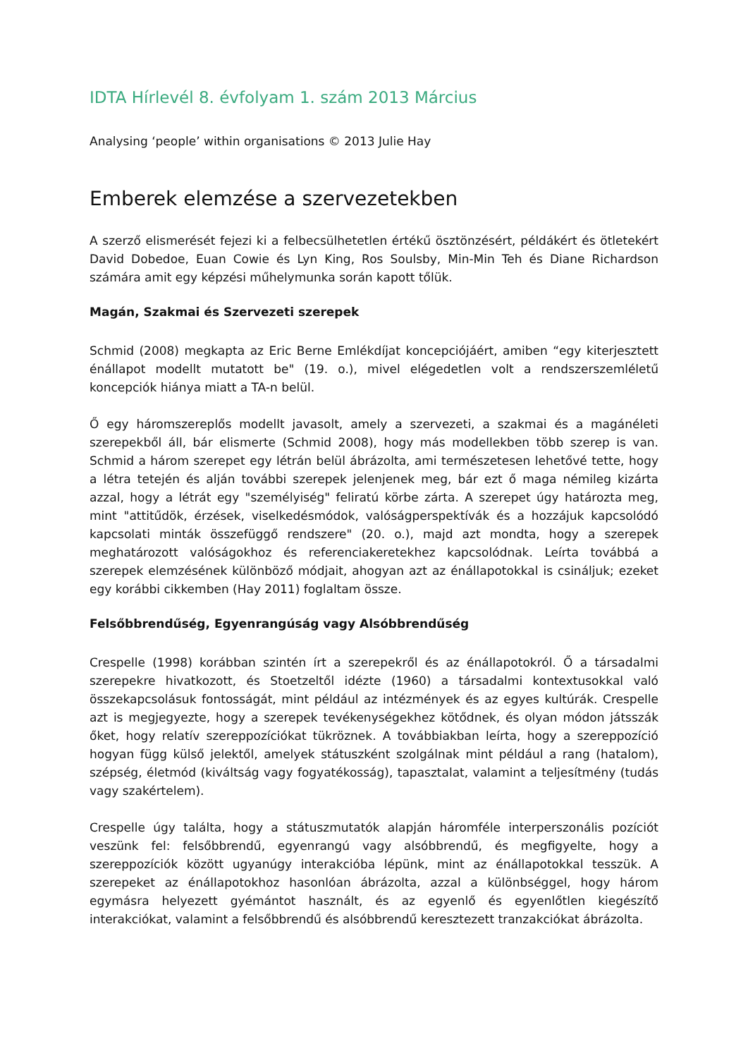IDTA Hírlevél 8. évfolyam 1. szám 2013 Március
Analysing ‘people’ within organisations © 2013 Julie Hay
Emberek elemzése a szervezetekben
A szerző elismerését fejezi ki a felbecsülhetetlen értékű ösztönzésért, példákért és ötletekért David Dobedoe, Euan Cowie és Lyn King, Ros Soulsby, Min-Min Teh és Diane Richardson számára amit egy képzési műhelymunka során kapott tőlük.
Magán, Szakmai és Szervezeti szerepek
Schmid (2008) megkapta az Eric Berne Emlékdíjat koncepciójáért, amiben “egy kiterjesztett énállapot modellt mutatott be" (19. o.), mivel elégedetlen volt a rendszerszemléletű koncepciók hiánya miatt a TA-n belül.
Ő egy háromszereplős modellt javasolt, amely a szervezeti, a szakmai és a magánéleti szerepekből áll, bár elismerte (Schmid 2008), hogy más modellekben több szerep is van. Schmid a három szerepet egy létrán belül ábrázolta, ami természetesen lehetővé tette, hogy a létra tetején és alján további szerepek jelenjenek meg, bár ezt ő maga némileg kizárta azzal, hogy a létrát egy "személyiség" feliratú körbe zárta. A szerepet úgy határozta meg, mint "attitűdök, érzések, viselkedésmódok, valóságperspektívák és a hozzájuk kapcsolódó kapcsolati minták összefüggő rendszere" (20. o.), majd azt mondta, hogy a szerepek meghatározott valóságokhoz és referenciakeretekhez kapcsolódnak. Leírta továbbá a szerepek elemzésének különböző módjait, ahogyan azt az énállapotokkal is csináljuk; ezeket egy korábbi cikkemben (Hay 2011) foglaltam össze.
Felsőbbrendűség, Egyenrangúság vagy Alsóbbrendűség
Crespelle (1998) korábban szintén írt a szerepekről és az énállapotokról. Ő a társadalmi szerepekre hivatkozott, és Stoetzeltől idézte (1960) a társadalmi kontextusokkal való összekapcsolásuk fontosságát, mint például az intézmények és az egyes kultúrák. Crespelle azt is megjegyezte, hogy a szerepek tevékenységekhez kötődnek, és olyan módon játsszák őket, hogy relatív szereppozíciókat tükröznek. A továbbiakban leírta, hogy a szereppozíció hogyan függ külső jelektől, amelyek státuszként szolgálnak mint például a rang (hatalom), szépség, életmód (kiváltság vagy fogyatékosság), tapasztalat, valamint a teljesítmény (tudás vagy szakértelem).
Crespelle úgy találta, hogy a státuszmutatók alapján háromféle interperszonális pozíciót veszünk fel: felsőbbrendű, egyenrangú vagy alsóbbrendű, és megfigyelte, hogy a szereppozíciók között ugyanúgy interakcióba lépünk, mint az énállapotokkal tesszük. A szerepeket az énállapotokhoz hasonlóan ábrázolta, azzal a különbséggel, hogy három egymásra helyezett gyémántot használt, és az egyenlő és egyenlőtlen kiegészítő interakciókat, valamint a felsőbbrendű és alsóbbrendű keresztezett tranzakciókat ábrázolta.